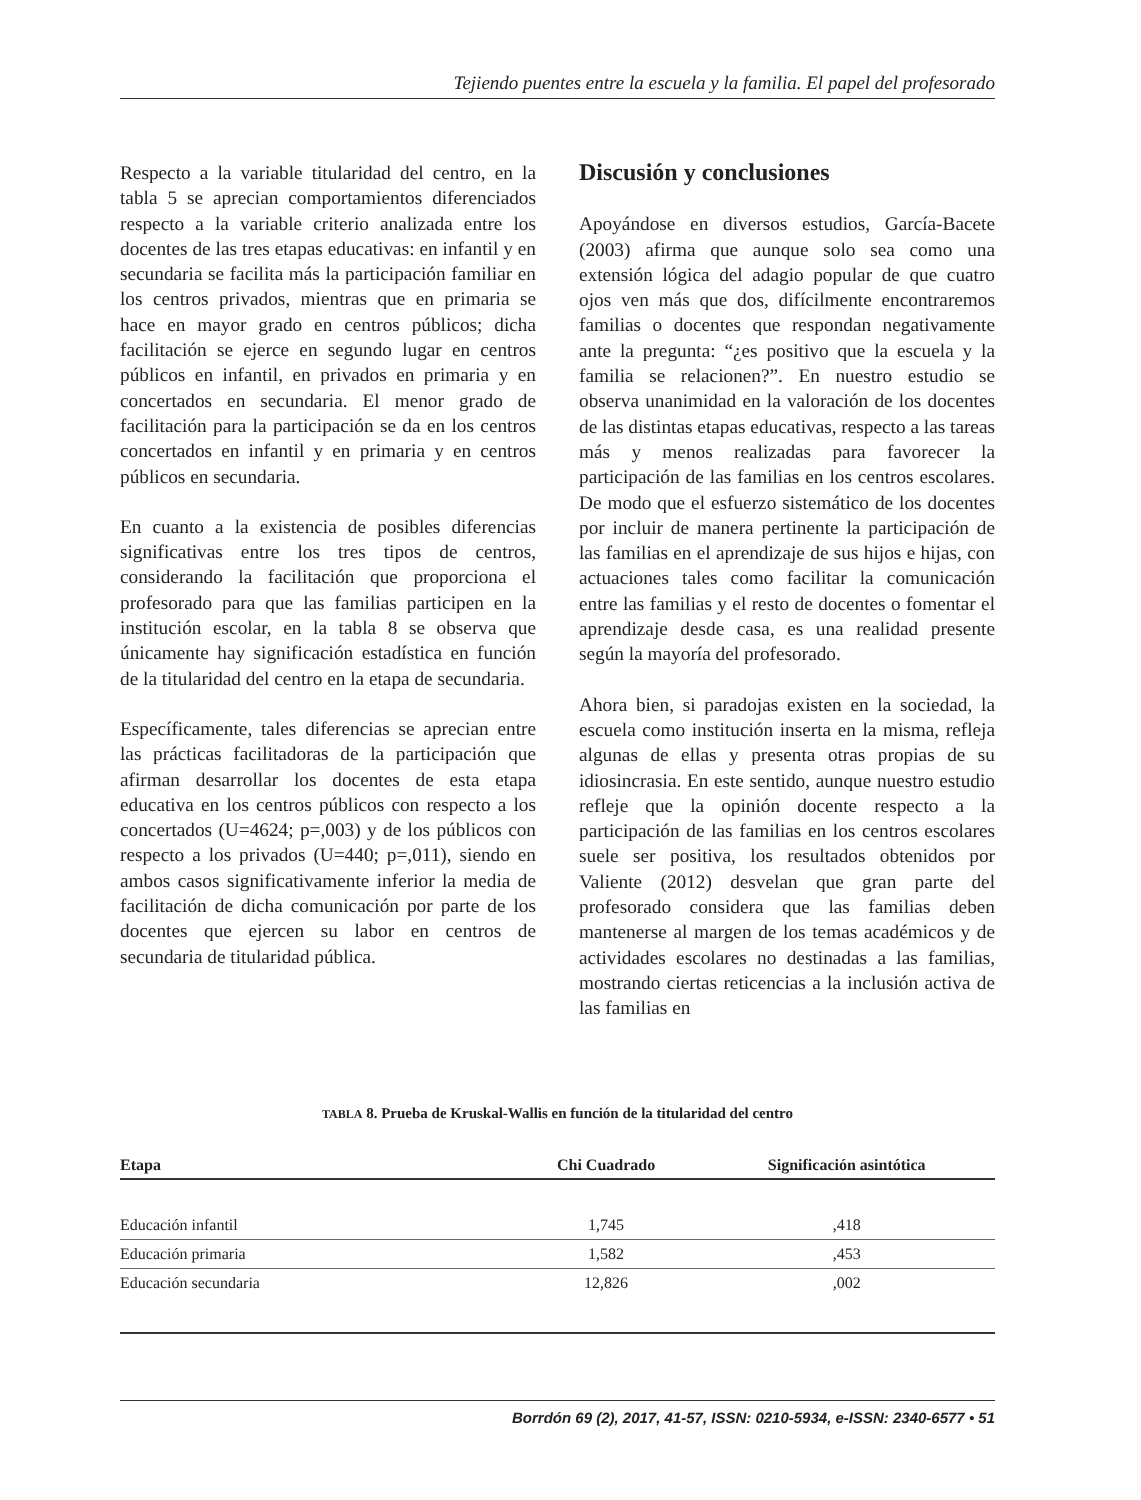Tejiendo puentes entre la escuela y la familia. El papel del profesorado
Respecto a la variable titularidad del centro, en la tabla 5 se aprecian comportamientos diferenciados respecto a la variable criterio analizada entre los docentes de las tres etapas educativas: en infantil y en secundaria se facilita más la participación familiar en los centros privados, mientras que en primaria se hace en mayor grado en centros públicos; dicha facilitación se ejerce en segundo lugar en centros públicos en infantil, en privados en primaria y en concertados en secundaria. El menor grado de facilitación para la participación se da en los centros concertados en infantil y en primaria y en centros públicos en secundaria.
En cuanto a la existencia de posibles diferencias significativas entre los tres tipos de centros, considerando la facilitación que proporciona el profesorado para que las familias participen en la institución escolar, en la tabla 8 se observa que únicamente hay significación estadística en función de la titularidad del centro en la etapa de secundaria.
Específicamente, tales diferencias se aprecian entre las prácticas facilitadoras de la participación que afirman desarrollar los docentes de esta etapa educativa en los centros públicos con respecto a los concertados (U=4624; p=,003) y de los públicos con respecto a los privados (U=440; p=,011), siendo en ambos casos significativamente inferior la media de facilitación de dicha comunicación por parte de los docentes que ejercen su labor en centros de secundaria de titularidad pública.
Discusión y conclusiones
Apoyándose en diversos estudios, García-Bacete (2003) afirma que aunque solo sea como una extensión lógica del adagio popular de que cuatro ojos ven más que dos, difícilmente encontraremos familias o docentes que respondan negativamente ante la pregunta: “¿es positivo que la escuela y la familia se relacionen?”. En nuestro estudio se observa unanimidad en la valoración de los docentes de las distintas etapas educativas, respecto a las tareas más y menos realizadas para favorecer la participación de las familias en los centros escolares. De modo que el esfuerzo sistemático de los docentes por incluir de manera pertinente la participación de las familias en el aprendizaje de sus hijos e hijas, con actuaciones tales como facilitar la comunicación entre las familias y el resto de docentes o fomentar el aprendizaje desde casa, es una realidad presente según la mayoría del profesorado.
Ahora bien, si paradojas existen en la sociedad, la escuela como institución inserta en la misma, refleja algunas de ellas y presenta otras propias de su idiosincrasia. En este sentido, aunque nuestro estudio refleje que la opinión docente respecto a la participación de las familias en los centros escolares suele ser positiva, los resultados obtenidos por Valiente (2012) desvelan que gran parte del profesorado considera que las familias deben mantenerse al margen de los temas académicos y de actividades escolares no destinadas a las familias, mostrando ciertas reticencias a la inclusión activa de las familias en
TABLA 8. Prueba de Kruskal-Wallis en función de la titularidad del centro
| Etapa | Chi Cuadrado | Significación asintótica |
| --- | --- | --- |
| Educación infantil | 1,745 | ,418 |
| Educación primaria | 1,582 | ,453 |
| Educación secundaria | 12,826 | ,002 |
Borrdón 69 (2), 2017, 41-57, ISSN: 0210-5934, e-ISSN: 2340-6577 • 51